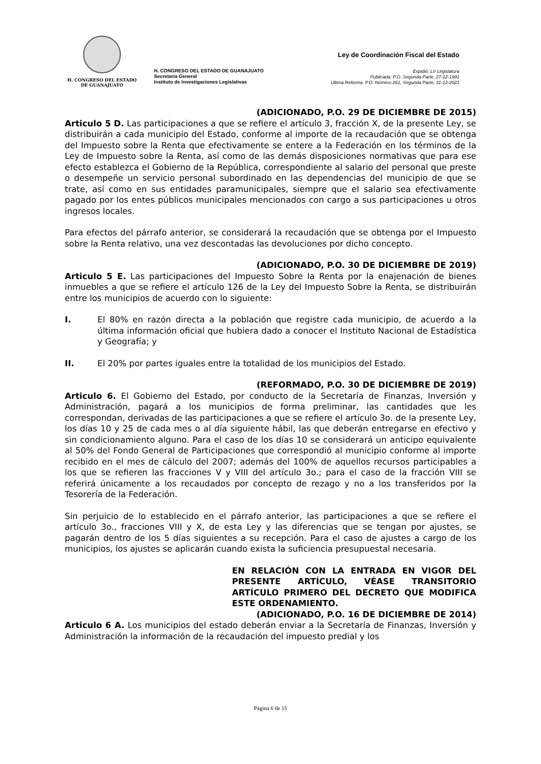H. CONGRESO DEL ESTADO
DE GUANAJUATO
H. CONGRESO DEL ESTADO DE GUANAJUATO
Secretaría General
Instituto de Investigaciones Legislativas
Ley de Coordinación Fiscal del Estado
Expidió: LV Legislatura
Publicada: P.O. Segunda Parte, 27-12-1991
Ultima Reforma. P.O. Número 261, Segunda Parte, 31-12-2021
(ADICIONADO, P.O. 29 DE DICIEMBRE DE 2015)
Articulo 5 D. Las participaciones a que se refiere el artículo 3, fracción X, de la presente Ley, se distribuirán a cada municipio del Estado, conforme al importe de la recaudación que se obtenga del Impuesto sobre la Renta que efectivamente se entere a la Federación en los términos de la Ley de Impuesto sobre la Renta, así como de las demás disposiciones normativas que para ese efecto establezca el Gobierno de la República, correspondiente al salario del personal que preste o desempeñe un servicio personal subordinado en las dependencias del municipio de que se trate, así como en sus entidades paramunicipales, siempre que el salario sea efectivamente pagado por los entes públicos municipales mencionados con cargo a sus participaciones u otros ingresos locales.
Para efectos del párrafo anterior, se considerará la recaudación que se obtenga por el Impuesto sobre la Renta relativo, una vez descontadas las devoluciones por dicho concepto.
(ADICIONADO, P.O. 30 DE DICIEMBRE DE 2019)
Articulo 5 E. Las participaciones del Impuesto Sobre la Renta por la enajenación de bienes inmuebles a que se refiere el artículo 126 de la Ley del Impuesto Sobre la Renta, se distribuirán entre los municipios de acuerdo con lo siguiente:
I. El 80% en razón directa a la población que registre cada municipio, de acuerdo a la última información oficial que hubiera dado a conocer el Instituto Nacional de Estadística y Geografía; y
II. El 20% por partes iguales entre la totalidad de los municipios del Estado.
(REFORMADO, P.O. 30 DE DICIEMBRE DE 2019)
Articulo 6. El Gobierno del Estado, por conducto de la Secretaría de Finanzas, Inversión y Administración, pagará a los municipios de forma preliminar, las cantidades que les correspondan, derivadas de las participaciones a que se refiere el artículo 3o. de la presente Ley, los días 10 y 25 de cada mes o al día siguiente hábil, las que deberán entregarse en efectivo y sin condicionamiento alguno. Para el caso de los días 10 se considerará un anticipo equivalente al 50% del Fondo General de Participaciones que correspondió al municipio conforme al importe recibido en el mes de cálculo del 2007; además del 100% de aquellos recursos participables a los que se refieren las fracciones V y VIII del artículo 3o.; para el caso de la fracción VIII se referirá únicamente a los recaudados por concepto de rezago y no a los transferidos por la Tesorería de la Federación.
Sin perjuicio de lo establecido en el párrafo anterior, las participaciones a que se refiere el artículo 3o., fracciones VIII y X, de esta Ley y las diferencias que se tengan por ajustes, se pagarán dentro de los 5 días siguientes a su recepción. Para el caso de ajustes a cargo de los municipios, los ajustes se aplicarán cuando exista la suficiencia presupuestal necesaria.
EN RELACIÓN CON LA ENTRADA EN VIGOR DEL PRESENTE ARTÍCULO, VÉASE TRANSITORIO ARTÍCULO PRIMERO DEL DECRETO QUE MODIFICA ESTE ORDENAMIENTO.
(ADICIONADO, P.O. 16 DE DICIEMBRE DE 2014)
Articulo 6 A. Los municipios del estado deberán enviar a la Secretaría de Finanzas, Inversión y Administración la información de la recaudación del impuesto predial y los
Página 6 de 15